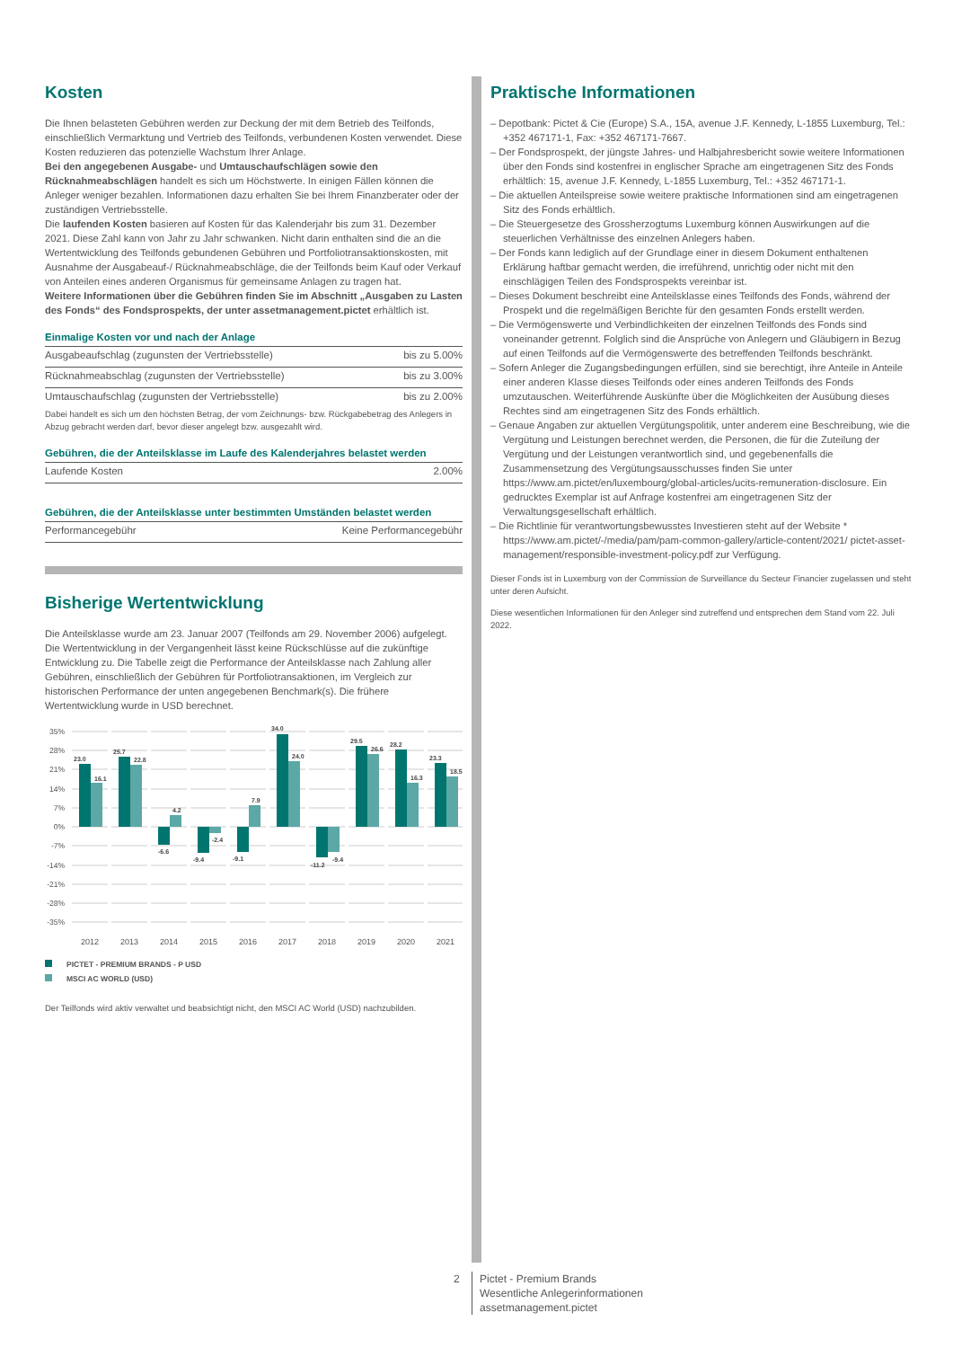Kosten
Die Ihnen belasteten Gebühren werden zur Deckung der mit dem Betrieb des Teilfonds, einschließlich Vermarktung und Vertrieb des Teilfonds, verbundenen Kosten verwendet. Diese Kosten reduzieren das potenzielle Wachstum Ihrer Anlage.
Bei den angegebenen Ausgabe- und Umtauschaufschlägen sowie den Rücknahmeabschlägen handelt es sich um Höchstwerte. In einigen Fällen können die Anleger weniger bezahlen. Informationen dazu erhalten Sie bei Ihrem Finanzberater oder der zuständigen Vertriebsstelle.
Die laufenden Kosten basieren auf Kosten für das Kalenderjahr bis zum 31. Dezember 2021. Diese Zahl kann von Jahr zu Jahr schwanken. Nicht darin enthalten sind die an die Wertentwicklung des Teilfonds gebundenen Gebühren und Portfoliotransaktionskosten, mit Ausnahme der Ausgabeauf-/ Rücknahmeabschläge, die der Teilfonds beim Kauf oder Verkauf von Anteilen eines anderen Organismus für gemeinsame Anlagen zu tragen hat.
Weitere Informationen über die Gebühren finden Sie im Abschnitt „Ausgaben zu Lasten des Fonds“ des Fondsprospekts, der unter assetmanagement.pictet erhältlich ist.
Einmalige Kosten vor und nach der Anlage
| Ausgabeaufschlag (zugunsten der Vertriebsstelle) | bis zu 5.00% |
| Rücknahmeabschlag (zugunsten der Vertriebsstelle) | bis zu 3.00% |
| Umtauschaufschlag (zugunsten der Vertriebsstelle) | bis zu 2.00% |
Dabei handelt es sich um den höchsten Betrag, der vom Zeichnungs- bzw. Rückgabebetrag des Anlegers in Abzug gebracht werden darf, bevor dieser angelegt bzw. ausgezahlt wird.
Gebühren, die der Anteilsklasse im Laufe des Kalenderjahres belastet werden
| Laufende Kosten | 2.00% |
Gebühren, die der Anteilsklasse unter bestimmten Umständen belastet werden
| Performancegebühr | Keine Performancegebühr |
Bisherige Wertentwicklung
Die Anteilsklasse wurde am 23. Januar 2007 (Teilfonds am 29. November 2006) aufgelegt. Die Wertentwicklung in der Vergangenheit lässt keine Rückschlüsse auf die zukünftige Entwicklung zu. Die Tabelle zeigt die Performance der Anteilsklasse nach Zahlung aller Gebühren, einschließlich der Gebühren für Portfoliotransaktionen, im Vergleich zur historischen Performance der unten angegebenen Benchmark(s). Die frühere Wertentwicklung wurde in USD berechnet.
35%
28%
21%
14%
7%
0%
-7%
-14%
-21%
-28%
-35%
23.0
16.1
25.7
22.8
-6.6
4.2
-9.4
-2.4
-9.1
7.9
34.0
24.0
-11.2
-9.4
29.5
26.6
28.2
16.3
23.3
18.5
2012
2013
2014
2015
2016
2017
2018
2019
2020
2021
PICTET - PREMIUM BRANDS - P USD
MSCI AC WORLD (USD)
Der Teilfonds wird aktiv verwaltet und beabsichtigt nicht, den MSCI AC World (USD) nachzubilden.
Praktische Informationen
– Depotbank: Pictet & Cie (Europe) S.A., 15A, avenue J.F. Kennedy, L-1855 Luxemburg, Tel.: +352 467171-1, Fax: +352 467171-7667.
– Der Fondsprospekt, der jüngste Jahres- und Halbjahresbericht sowie weitere Informationen über den Fonds sind kostenfrei in englischer Sprache am eingetragenen Sitz des Fonds erhältlich: 15, avenue J.F. Kennedy, L-1855 Luxemburg, Tel.: +352 467171-1.
– Die aktuellen Anteilspreise sowie weitere praktische Informationen sind am eingetragenen Sitz des Fonds erhältlich.
– Die Steuergesetze des Grossherzogtums Luxemburg können Auswirkungen auf die steuerlichen Verhältnisse des einzelnen Anlegers haben.
– Der Fonds kann lediglich auf der Grundlage einer in diesem Dokument enthaltenen Erklärung haftbar gemacht werden, die irreführend, unrichtig oder nicht mit den einschlägigen Teilen des Fondsprospekts vereinbar ist.
– Dieses Dokument beschreibt eine Anteilsklasse eines Teilfonds des Fonds, während der Prospekt und die regelmäßigen Berichte für den gesamten Fonds erstellt werden.
– Die Vermögenswerte und Verbindlichkeiten der einzelnen Teilfonds des Fonds sind voneinander getrennt. Folglich sind die Ansprüche von Anlegern und Gläubigern in Bezug auf einen Teilfonds auf die Vermögenswerte des betreffenden Teilfonds beschränkt.
– Sofern Anleger die Zugangsbedingungen erfüllen, sind sie berechtigt, ihre Anteile in Anteile einer anderen Klasse dieses Teilfonds oder eines anderen Teilfonds des Fonds umzutauschen. Weiterführende Auskünfte über die Möglichkeiten der Ausübung dieses Rechtes sind am eingetragenen Sitz des Fonds erhältlich.
– Genaue Angaben zur aktuellen Vergütungspolitik, unter anderem eine Beschreibung, wie die Vergütung und Leistungen berechnet werden, die Personen, die für die Zuteilung der Vergütung und der Leistungen verantwortlich sind, und gegebenenfalls die Zusammensetzung des Vergütungsausschusses finden Sie unter https://www.am.pictet/en/luxembourg/global-articles/ucits-remuneration-disclosure. Ein gedrucktes Exemplar ist auf Anfrage kostenfrei am eingetragenen Sitz der Verwaltungsgesellschaft erhältlich.
– Die Richtlinie für verantwortungsbewusstes Investieren steht auf der Website * https://www.am.pictet/-/media/pam/pam-common-gallery/article-content/2021/ pictet-asset-management/responsible-investment-policy.pdf zur Verfügung.
Dieser Fonds ist in Luxemburg von der Commission de Surveillance du Secteur Financier zugelassen und steht unter deren Aufsicht.
Diese wesentlichen Informationen für den Anleger sind zutreffend und entsprechen dem Stand vom 22. Juli 2022.
2 Pictet - Premium Brands
Wesentliche Anlegerinformationen
assetmanagement.pictet